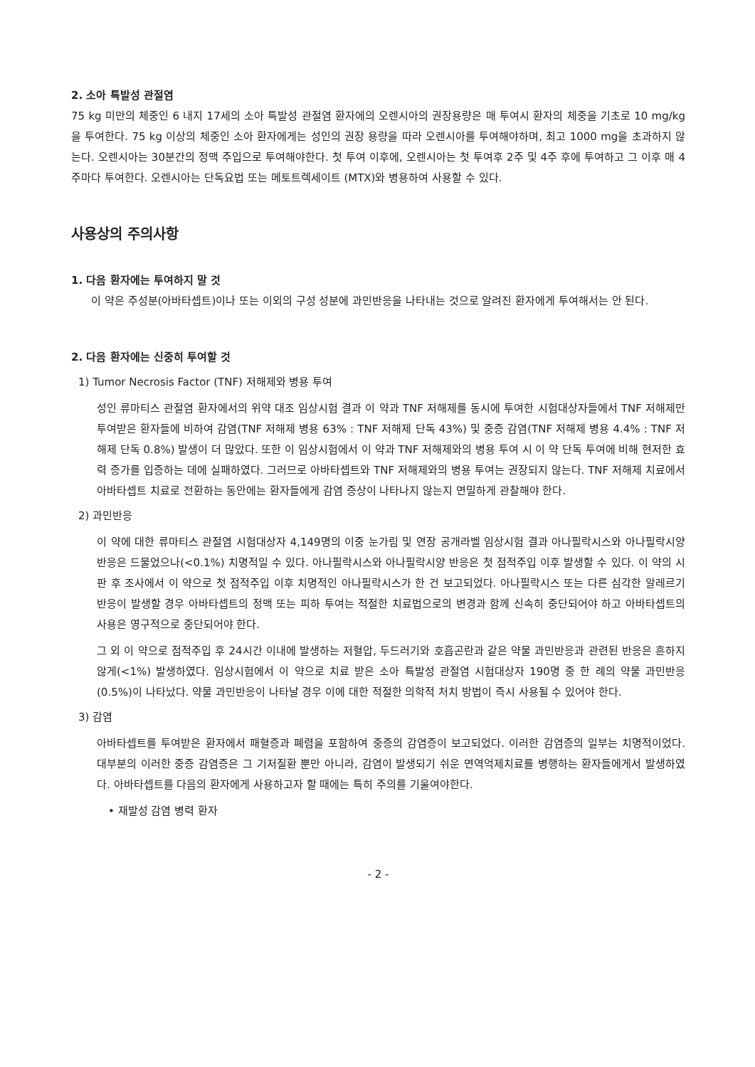2. 소아 특발성 관절염
75 kg 미만의 체중인 6 내지 17세의 소아 특발성 관절염 환자에의 오렌시아의 권장용량은 매 투여시 환자의 체중을 기초로 10 mg/kg을 투여한다. 75 kg 이상의 체중인 소아 환자에게는 성인의 권장 용량을 따라 오렌시아를 투여해야하며, 최고 1000 mg을 초과하지 않는다. 오렌시아는 30분간의 정맥 주입으로 투여해야한다. 첫 투여 이후에, 오렌시아는 첫 투여후 2주 및 4주 후에 투여하고 그 이후 매 4주마다 투여한다. 오렌시아는 단독요법 또는 메토트렉세이트 (MTX)와 병용하여 사용할 수 있다.
사용상의 주의사항
1. 다음 환자에는 투여하지 말 것
이 약은 주성분(아바타셉트)이나 또는 이외의 구성 성분에 과민반응을 나타내는 것으로 알려진 환자에게 투여해서는 안 된다.
2. 다음 환자에는 신중히 투여할 것
1) Tumor Necrosis Factor (TNF) 저해제와 병용 투여
성인 류마티스 관절염 환자에서의 위약 대조 임상시험 결과 이 약과 TNF 저해제를 동시에 투여한 시험대상자들에서 TNF 저해제만 투여받은 환자들에 비하여 감염(TNF 저해제 병용 63% : TNF 저해제 단독 43%) 및 중증 감염(TNF 저해제 병용 4.4% : TNF 저해제 단독 0.8%) 발생이 더 많았다. 또한 이 임상시험에서 이 약과 TNF 저해제와의 병용 투여 시 이 약 단독 투여에 비해 현저한 효력 증가를 입증하는 데에 실패하였다. 그러므로 아바타셉트와 TNF 저해제와의 병용 투여는 권장되지 않는다. TNF 저해제 치료에서 아바타셉트 치료로 전환하는 동안에는 환자들에게 감염 증상이 나타나지 않는지 면밀하게 관찰해야 한다.
2) 과민반응
이 약에 대한 류마티스 관절염 시험대상자 4,149명의 이중 눈가림 및 연장 공개라벨 임상시험 결과 아나필락시스와 아나필락시양 반응은 드물었으나(<0.1%) 치명적일 수 있다. 아나필락시스와 아나필락시양 반응은 첫 점적주입 이후 발생할 수 있다. 이 약의 시판 후 조사에서 이 약으로 첫 점적주입 이후 치명적인 아나필락시스가 한 건 보고되었다. 아나필락시스 또는 다른 심각한 알레르기 반응이 발생할 경우 아바타셉트의 정맥 또는 피하 투여는 적절한 치료법으로의 변경과 함께 신속히 중단되어야 하고 아바타셉트의 사용은 영구적으로 중단되어야 한다.
그 외 이 약으로 점적주입 후 24시간 이내에 발생하는 저혈압, 두드러기와 호흡곤란과 같은 약물 과민반응과 관련된 반응은 흔하지 않게(<1%) 발생하였다. 임상시험에서 이 약으로 치료 받은 소아 특발성 관절염 시험대상자 190명 중 한 례의 약물 과민반응(0.5%)이 나타났다. 약물 과민반응이 나타날 경우 이에 대한 적절한 의학적 처치 방법이 즉시 사용될 수 있어야 한다.
3) 감염
아바타셉트를 투여받은 환자에서 패혈증과 폐렴을 포함하여 중증의 감염증이 보고되었다. 이러한 감염증의 일부는 치명적이었다. 대부분의 이러한 중증 감염증은 그 기저질환 뿐만 아니라, 감염이 발생되기 쉬운 면역억제치료를 병행하는 환자들에게서 발생하였다. 아바타셉트를 다음의 환자에게 사용하고자 할 때에는 특히 주의를 기울여야한다.
• 재발성 감염 병력 환자
- 2 -